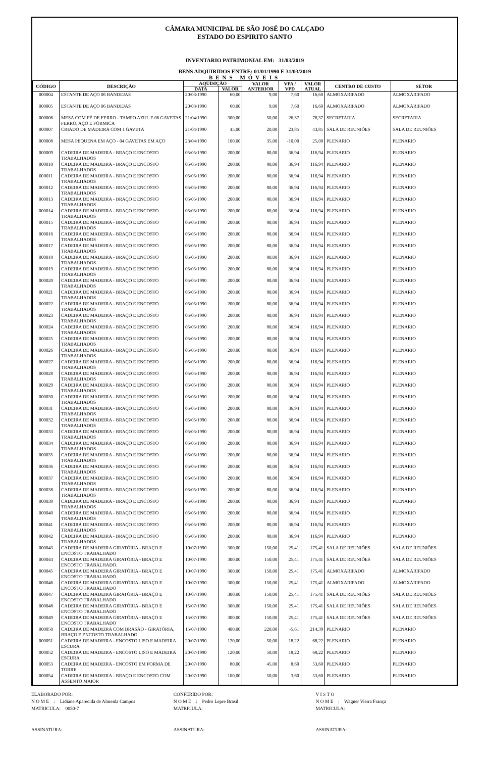CÂMARA MUNICIPAL DE SÃO JOSÉ DO CALÇADO
ESTADO DO ESPIRITO SANTO
INVENTARIO PATRIMONIAL EM: 31/03/2019
BENS ADQUIRIDOS ENTRE: 01/01/1990 E 31/03/2019
BENS MÓVEIS
| CÓDIGO | DESCRIÇÃO | AQUISIÇÃO | | VALOR ANTERIOR | VPA / VPD | VALOR ATUAL | CENTRO DE CUSTO | SETOR |
| --- | --- | --- | --- | --- | --- | --- | --- | --- |
| | | DATA | VALOR | | | | | |
| 000004 | ESTANTE DE AÇO 06 BANDEJAS | 20/03/1990 | 60,00 | 9,00 | 7,60 | 16,60 | ALMOXARIFADO | ALMOXARIFADO |
| 000005 | ESTANTE DE AÇO 06 BANDEJAS | 20/03/1990 | 60,00 | 9,00 | 7,60 | 16,60 | ALMOXARIFADO | ALMOXARIFADO |
| 000006 | MESA COM PÉ DE FERRO - TAMPO AZUL E 06 GAVETAS FERRO, AÇO E FÓRMICA | 21/04/1990 | 300,00 | 50,00 | 26,37 | 76,37 | SECRETARIA | SECRETARIA |
| 000007 | CRIADO DE MADEIRA COM 1 GAVETA | 21/04/1990 | 45,00 | 20,00 | 23,85 | 43,85 | SALA DE REUNIÕES | SALA DE REUNIÕES |
| 000008 | MESA PEQUENA EM AÇO - 04 GAVETAS EM AÇO | 23/04/1990 | 100,00 | 35,00 | -10,00 | 25,00 | PLENARIO | PLENARIO |
| 000009 | CADEIRA DE MADEIRA - BRAÇO E ENCOSTO TRABALHADOS | 05/05/1990 | 200,00 | 80,00 | 36,94 | 116,94 | PLENARIO | PLENARIO |
| 000010 | CADEIRA DE MADEIRA - BRAÇO E ENCOSTO TRABALHADOS | 05/05/1990 | 200,00 | 80,00 | 36,94 | 116,94 | PLENARIO | PLENARIO |
| 000011 | CADEIRA DE MADEIRA - BRAÇO E ENCOSTO TRABALHADOS | 05/05/1990 | 200,00 | 80,00 | 36,94 | 116,94 | PLENARIO | PLENARIO |
| 000012 | CADEIRA DE MADEIRA - BRAÇO E ENCOSTO TRABALHADOS | 05/05/1990 | 200,00 | 80,00 | 36,94 | 116,94 | PLENARIO | PLENARIO |
| 000013 | CADEIRA DE MADEIRA - BRAÇO E ENCOSTO TRABALHADOS | 05/05/1990 | 200,00 | 80,00 | 36,94 | 116,94 | PLENARIO | PLENARIO |
| 000014 | CADEIRA DE MADEIRA - BRAÇO E ENCOSTO TRABALHADOS | 05/05/1990 | 200,00 | 80,00 | 36,94 | 116,94 | PLENARIO | PLENARIO |
| 000015 | CADEIRA DE MADEIRA - BRAÇO E ENCOSTO TRABALHADOS | 05/05/1990 | 200,00 | 80,00 | 36,94 | 116,94 | PLENARIO | PLENARIO |
| 000016 | CADEIRA DE MADEIRA - BRAÇO E ENCOSTO TRABALHADOS | 05/05/1990 | 200,00 | 80,00 | 36,94 | 116,94 | PLENARIO | PLENARIO |
| 000017 | CADEIRA DE MADEIRA - BRAÇO E ENCOSTO TRABALHADOS | 05/05/1990 | 200,00 | 80,00 | 36,94 | 116,94 | PLENARIO | PLENARIO |
| 000018 | CADEIRA DE MADEIRA - BRAÇO E ENCOSTO TRABALHADOS | 05/05/1990 | 200,00 | 80,00 | 36,94 | 116,94 | PLENARIO | PLENARIO |
| 000019 | CADEIRA DE MADEIRA - BRAÇO E ENCOSTO TRABALHADOS | 05/05/1990 | 200,00 | 80,00 | 36,94 | 116,94 | PLENARIO | PLENARIO |
| 000020 | CADEIRA DE MADEIRA - BRAÇO E ENCOSTO TRABALHADOS | 05/05/1990 | 200,00 | 80,00 | 36,94 | 116,94 | PLENARIO | PLENARIO |
| 000021 | CADEIRA DE MADEIRA - BRAÇO E ENCOSTO TRABALHADOS | 05/05/1990 | 200,00 | 80,00 | 36,94 | 116,94 | PLENARIO | PLENARIO |
| 000022 | CADEIRA DE MADEIRA - BRAÇO E ENCOSTO TRABALHADOS | 05/05/1990 | 200,00 | 80,00 | 36,94 | 116,94 | PLENARIO | PLENARIO |
| 000023 | CADEIRA DE MADEIRA - BRAÇO E ENCOSTO TRABALHADOS | 05/05/1990 | 200,00 | 80,00 | 36,94 | 116,94 | PLENARIO | PLENARIO |
| 000024 | CADEIRA DE MADEIRA - BRAÇO E ENCOSTO TRABALHADOS | 05/05/1990 | 200,00 | 80,00 | 36,94 | 116,94 | PLENARIO | PLENARIO |
| 000025 | CADEIRA DE MADEIRA - BRAÇO E ENCOSTO TRABALHADOS | 05/05/1990 | 200,00 | 80,00 | 36,94 | 116,94 | PLENARIO | PLENARIO |
| 000026 | CADEIRA DE MADEIRA - BRAÇO E ENCOSTO TRABALHADOS | 05/05/1990 | 200,00 | 80,00 | 36,94 | 116,94 | PLENARIO | PLENARIO |
| 000027 | CADEIRA DE MADEIRA - BRAÇO E ENCOSTO TRABALHADOS | 05/05/1990 | 200,00 | 80,00 | 36,94 | 116,94 | PLENARIO | PLENARIO |
| 000028 | CADEIRA DE MADEIRA - BRAÇO E ENCOSTO TRABALHADOS | 05/05/1990 | 200,00 | 80,00 | 36,94 | 116,94 | PLENARIO | PLENARIO |
| 000029 | CADEIRA DE MADEIRA - BRAÇO E ENCOSTO TRABALHADOS | 05/05/1990 | 200,00 | 80,00 | 36,94 | 116,94 | PLENARIO | PLENARIO |
| 000030 | CADEIRA DE MADEIRA - BRAÇO E ENCOSTO TRABALHADOS | 05/05/1990 | 200,00 | 80,00 | 36,94 | 116,94 | PLENARIO | PLENARIO |
| 000031 | CADEIRA DE MADEIRA - BRAÇO E ENCOSTO TRABALHADOS | 05/05/1990 | 200,00 | 80,00 | 36,94 | 116,94 | PLENARIO | PLENARIO |
| 000032 | CADEIRA DE MADEIRA - BRAÇO E ENCOSTO TRABALHADOS | 05/05/1990 | 200,00 | 80,00 | 36,94 | 116,94 | PLENARIO | PLENARIO |
| 000033 | CADEIRA DE MADEIRA - BRAÇO E ENCOSTO TRABALHADOS | 05/05/1990 | 200,00 | 80,00 | 36,94 | 116,94 | PLENARIO | PLENARIO |
| 000034 | CADEIRA DE MADEIRA - BRAÇO E ENCOSTO TRABALHADOS | 05/05/1990 | 200,00 | 80,00 | 36,94 | 116,94 | PLENARIO | PLENARIO |
| 000035 | CADEIRA DE MADEIRA - BRAÇO E ENCOSTO TRABALHADOS | 05/05/1990 | 200,00 | 80,00 | 36,94 | 116,94 | PLENARIO | PLENARIO |
| 000036 | CADEIRA DE MADEIRA - BRAÇO E ENCOSTO TRABALHADOS | 05/05/1990 | 200,00 | 80,00 | 36,94 | 116,94 | PLENARIO | PLENARIO |
| 000037 | CADEIRA DE MADEIRA - BRAÇO E ENCOSTO TRABALHADOS | 05/05/1990 | 200,00 | 80,00 | 36,94 | 116,94 | PLENARIO | PLENARIO |
| 000038 | CADEIRA DE MADEIRA - BRAÇO E ENCOSTO TRABALHADOS | 05/05/1990 | 200,00 | 80,00 | 36,94 | 116,94 | PLENARIO | PLENARIO |
| 000039 | CADEIRA DE MADEIRA - BRAÇO E ENCOSTO TRABALHADOS | 05/05/1990 | 200,00 | 80,00 | 36,94 | 116,94 | PLENARIO | PLENARIO |
| 000040 | CADEIRA DE MADEIRA - BRAÇO E ENCOSTO TRABALHADOS | 05/05/1990 | 200,00 | 80,00 | 36,94 | 116,94 | PLENARIO | PLENARIO |
| 000041 | CADEIRA DE MADEIRA - BRAÇO E ENCOSTO TRABALHADOS | 05/05/1990 | 200,00 | 80,00 | 36,94 | 116,94 | PLENARIO | PLENARIO |
| 000042 | CADEIRA DE MADEIRA - BRAÇO E ENCOSTO TRABALHADOS | 05/05/1990 | 200,00 | 80,00 | 36,94 | 116,94 | PLENARIO | PLENARIO |
| 000043 | CADEIRA DE MADEIRA GIRATÓRIA - BRAÇO E ENCOSTO TRABALHADO | 10/07/1990 | 300,00 | 150,00 | 25,41 | 175,41 | SALA DE REUNIÕES | SALA DE REUNIÕES |
| 000044 | CADEIRA DE MADEIRA GIRATÓRIA - BRAÇO E ENCOSTO TRABALHADO. | 10/07/1990 | 300,00 | 150,00 | 25,41 | 175,41 | SALA DE REUNIÕES | SALA DE REUNIÕES |
| 000045 | CADEIRA DE MADEIRA GIRATÓRIA - BRAÇO E ENCOSTO TRABALHADO | 10/07/1990 | 300,00 | 150,00 | 25,41 | 175,41 | ALMOXARIFADO | ALMOXARIFADO |
| 000046 | CADEIRA DE MADEIRA GIRATÓRIA - BRAÇO E ENCOSTO TRABALHADO | 10/07/1990 | 300,00 | 150,00 | 25,41 | 175,41 | ALMOXARIFADO | ALMOXARIFADO |
| 000047 | CADEIRA DE MADEIRA GIRATÓRIA - BRAÇO E ENCOSTO TRABALHADO | 10/07/1990 | 300,00 | 150,00 | 25,41 | 175,41 | SALA DE REUNIÕES | SALA DE REUNIÕES |
| 000048 | CADEIRA DE MADEIRA GIRATÓRIA - BRAÇO E ENCOSTO TRABALHADO | 15/07/1990 | 300,00 | 150,00 | 25,41 | 175,41 | SALA DE REUNIÕES | SALA DE REUNIÕES |
| 000049 | CADEIRA DE MADEIRA GIRATÓRIA - BRAÇO E ENCOSTO TRABALHADO | 15/07/1990 | 300,00 | 150,00 | 25,41 | 175,41 | SALA DE REUNIÕES | SALA DE REUNIÕES |
| 000050 | CADEIRA DE MADEIRA COM BRASÃO - GIRATÓRIA, BRAÇO E ENCOSTO TRABALHADO | 15/07/1990 | 400,00 | 220,00 | -5,61 | 214,39 | PLENARIO | PLENARIO |
| 000051 | CADEIRA DE MADEIRA - ENCOSTO LISO E MADEIRA ESCURA | 20/07/1990 | 120,00 | 50,00 | 18,22 | 68,22 | PLENARIO | PLENARIO |
| 000052 | CADEIRA DE MADEIRA - ENCOSTO LISO E MADEIRA ESCURA | 20/07/1990 | 120,00 | 50,00 | 18,22 | 68,22 | PLENARIO | PLENARIO |
| 000053 | CADEIRA DE MADEIRA - ENCOSTO EM FORMA DE TORRE | 20/07/1990 | 80,00 | 45,00 | 8,60 | 53,60 | PLENARIO | PLENARIO |
| 000054 | CADEIRA DE MADEIRA - BRAÇO E ENCOSTO COM ASSENTO MAIOR | 20/07/1990 | 100,00 | 50,00 | 3,60 | 53,60 | PLENARIO | PLENARIO |
ELABORADO POR:
N O M E : Lidiane Aparecida de Almeida Campos
MATRICULA: 0050-7
ASSINATURA:
CONFERIDO POR:
N O M E : Pedro Lepre Brasil
MATRICULA:
ASSINATURA:
V I S T O
N O M E : Wagner Vieira França
MATRICULA:
ASSINATURA: